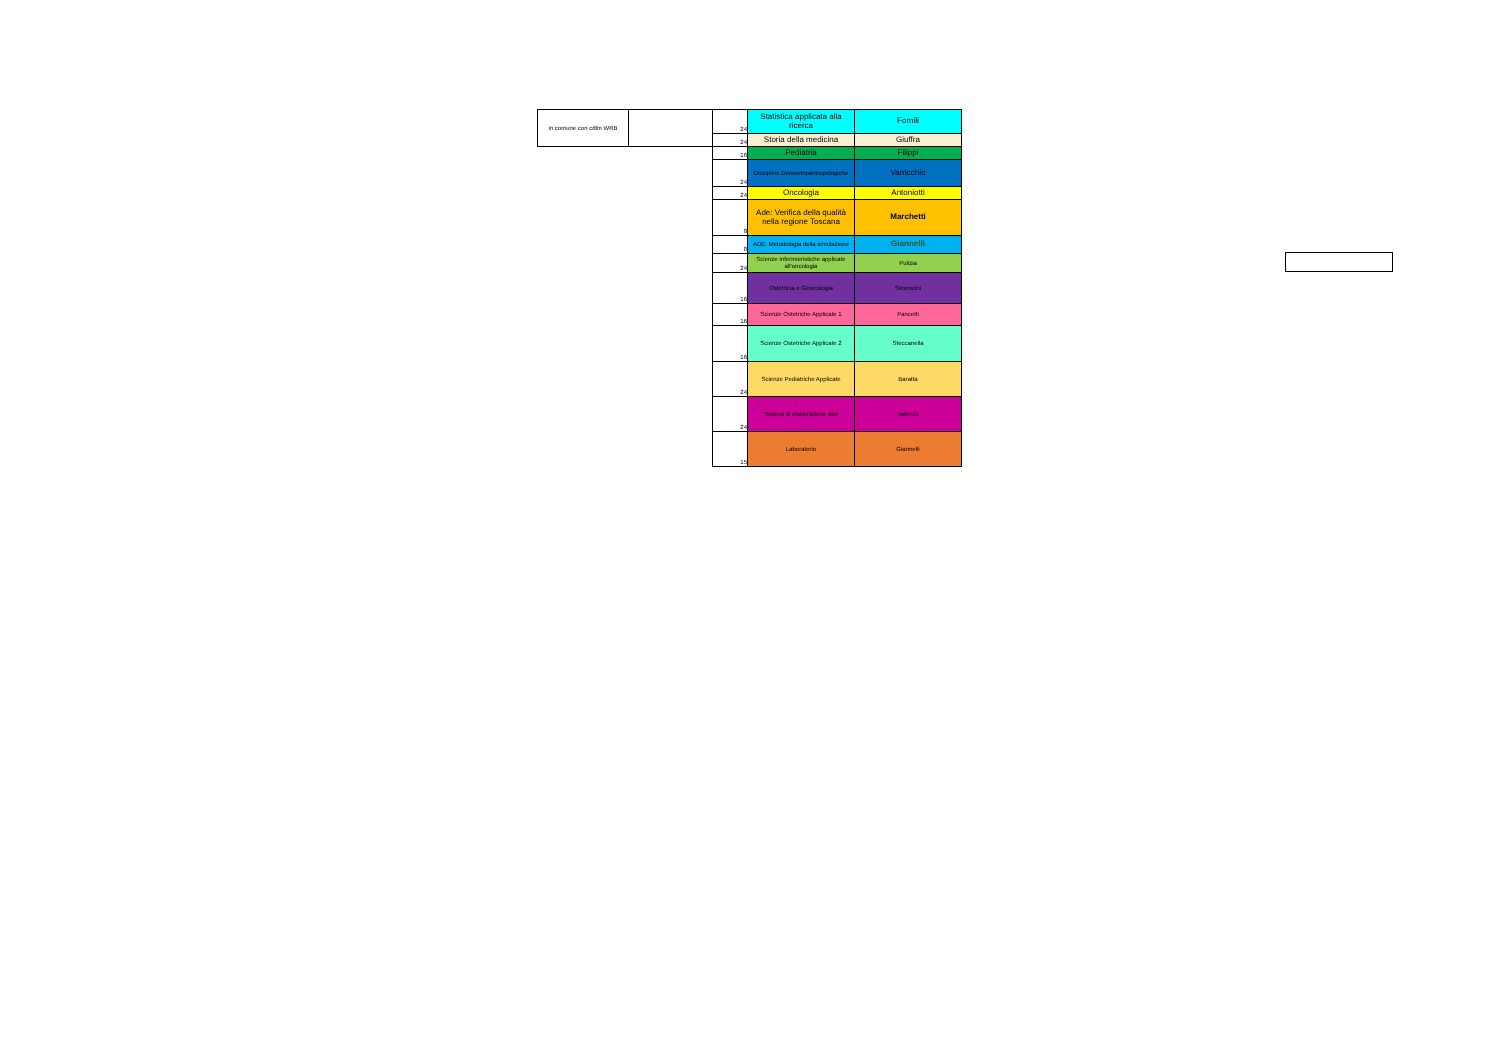| in comune con cdlm WRB | | 24 | Statistica applicata alla ricerca | Fornili |
| | | 24 | Storia della medicina | Giuffra |
| | | 16 | Pediatria | Filippi |
| | | 24 | Discipline Demoetnoantropologiche | Varricchio |
| | | 24 | Oncologia | Antoniotti |
| | | 8 | Ade: Verifica della qualità nella regione Toscana | Marchetti |
| | | 8 | ADE: Metodologia della simulazione | Giannelli |
| | | 24 | Scienze Infermieristiche applicate all'oncologia | Pulizia |
| | | 16 | Ostetricia e Ginecologia | Simoncini |
| | | 16 | Scienze Ostetriche Applicate 1 | Pancetti |
| | | 16 | Scienze Ostetriche Applicate 2 | Steccanella |
| | | 24 | Scienze Pediatriche Applicate | Baratta |
| | | 24 | Sistemi di elaborazione dati | Valenza |
| | | 15 | Laboratorio | Giannelli |